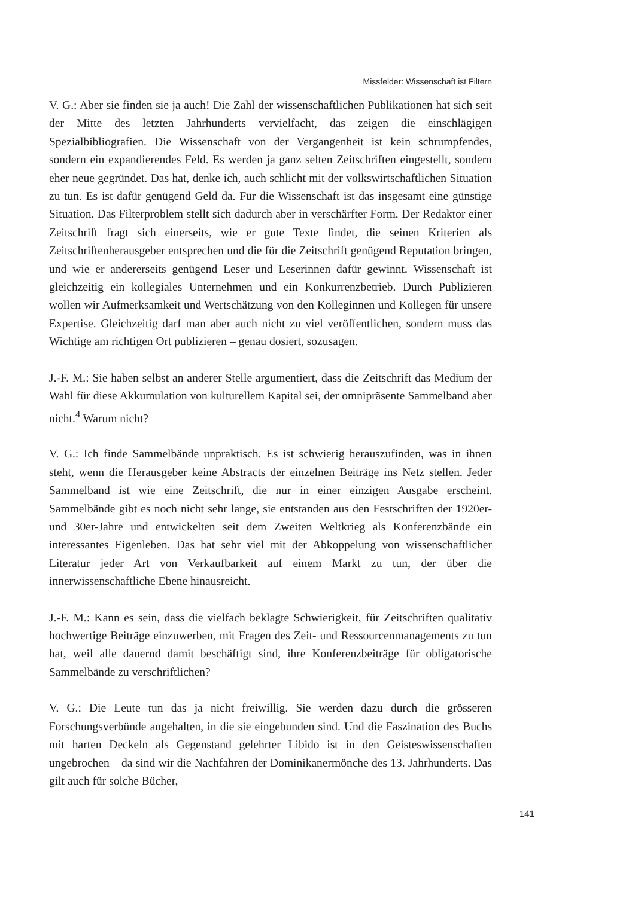Missfelder: Wissenschaft ist Filtern
V. G.: Aber sie finden sie ja auch! Die Zahl der wissenschaftlichen Publikationen hat sich seit der Mitte des letzten Jahrhunderts vervielfacht, das zeigen die einschlägigen Spezialbibliografien. Die Wissenschaft von der Vergangenheit ist kein schrumpfendes, sondern ein expandierendes Feld. Es werden ja ganz selten Zeitschriften eingestellt, sondern eher neue gegründet. Das hat, denke ich, auch schlicht mit der volkswirtschaftlichen Situation zu tun. Es ist dafür genügend Geld da. Für die Wissenschaft ist das insgesamt eine günstige Situation. Das Filterproblem stellt sich dadurch aber in verschärfter Form. Der Redaktor einer Zeitschrift fragt sich einerseits, wie er gute Texte findet, die seinen Kriterien als Zeitschriftenherausgeber entsprechen und die für die Zeitschrift genügend Reputation bringen, und wie er andererseits genügend Leser und Leserinnen dafür gewinnt. Wissenschaft ist gleichzeitig ein kollegiales Unternehmen und ein Konkurrenzbetrieb. Durch Publizieren wollen wir Aufmerksamkeit und Wertschätzung von den Kolleginnen und Kollegen für unsere Expertise. Gleichzeitig darf man aber auch nicht zu viel veröffentlichen, sondern muss das Wichtige am richtigen Ort publizieren – genau dosiert, sozusagen.
J.-F. M.: Sie haben selbst an anderer Stelle argumentiert, dass die Zeitschrift das Medium der Wahl für diese Akkumulation von kulturellem Kapital sei, der omnipräsente Sammelband aber nicht.<sup>4</sup> Warum nicht?
V. G.: Ich finde Sammelbände unpraktisch. Es ist schwierig herauszufinden, was in ihnen steht, wenn die Herausgeber keine Abstracts der einzelnen Beiträge ins Netz stellen. Jeder Sammelband ist wie eine Zeitschrift, die nur in einer einzigen Ausgabe erscheint. Sammelbände gibt es noch nicht sehr lange, sie entstanden aus den Festschriften der 1920er- und 30er-Jahre und entwickelten seit dem Zweiten Weltkrieg als Konferenzbände ein interessantes Eigenleben. Das hat sehr viel mit der Abkoppelung von wissenschaftlicher Literatur jeder Art von Verkaufbarkeit auf einem Markt zu tun, der über die innerwissenschaftliche Ebene hinausreicht.
J.-F. M.: Kann es sein, dass die vielfach beklagte Schwierigkeit, für Zeitschriften qualitativ hochwertige Beiträge einzuwerben, mit Fragen des Zeit- und Ressourcenmanagements zu tun hat, weil alle dauernd damit beschäftigt sind, ihre Konferenzbeiträge für obligatorische Sammelbände zu verschriftlichen?
V. G.: Die Leute tun das ja nicht freiwillig. Sie werden dazu durch die grösseren Forschungsverbünde angehalten, in die sie eingebunden sind. Und die Faszination des Buchs mit harten Deckeln als Gegenstand gelehrter Libido ist in den Geisteswissenschaften ungebrochen – da sind wir die Nachfahren der Dominikanermönche des 13. Jahrhunderts. Das gilt auch für solche Bücher,
141